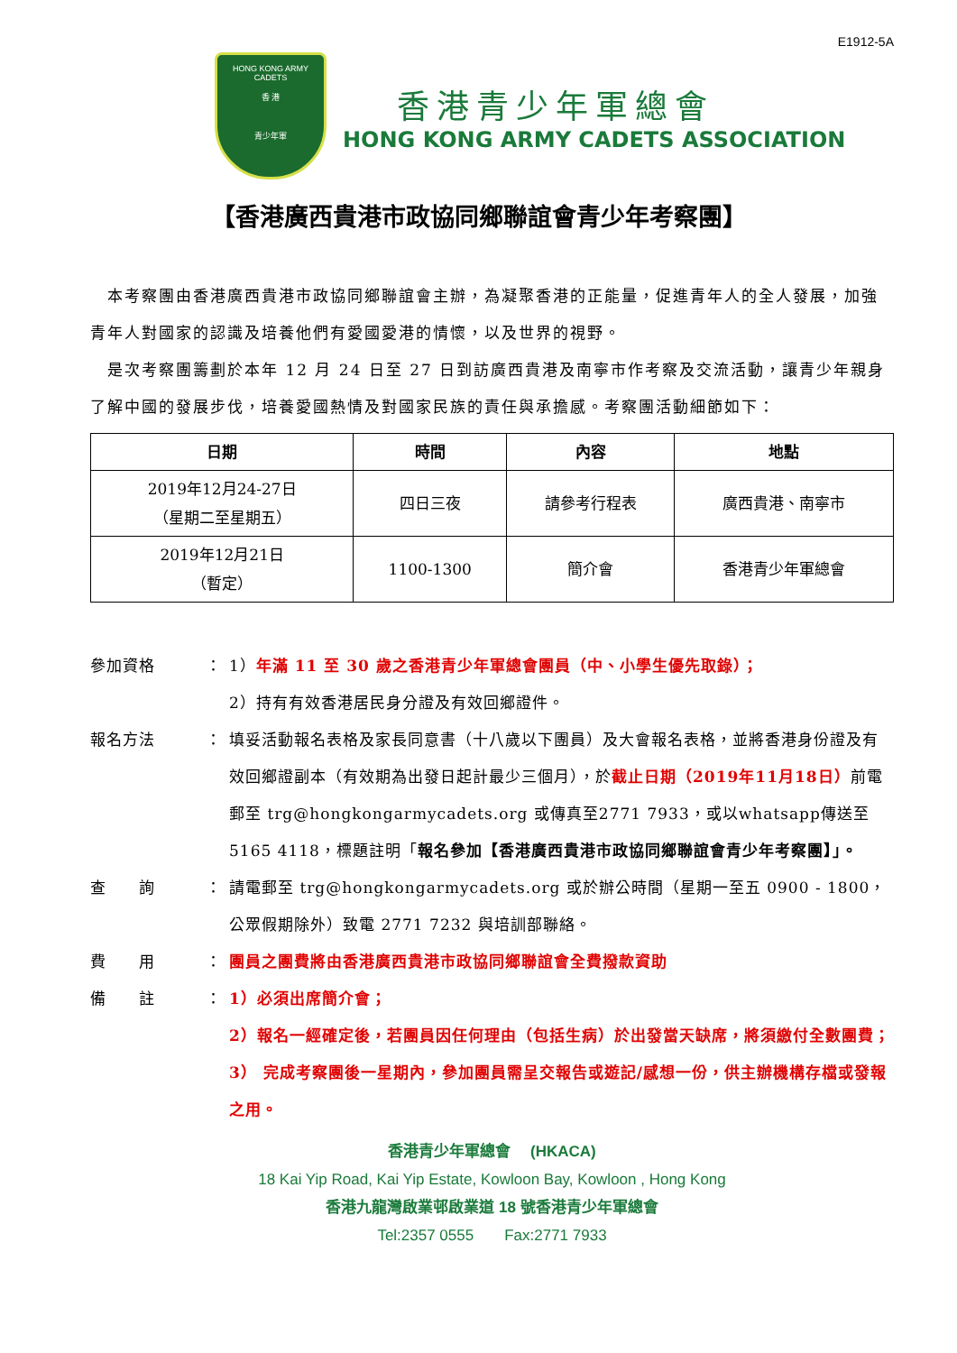E1912-5A
HONG KONG ARMY CADETS
香 港
青少年軍
香港青少年軍總會
HONG KONG ARMY CADETS ASSOCIATION
【香港廣西貴港市政協同鄉聯誼會青少年考察團】
　本考察團由香港廣西貴港市政協同鄉聯誼會主辦，為凝聚香港的正能量，促進青年人的全人發展，加強青年人對國家的認識及培養他們有愛國愛港的情懷，以及世界的視野。
　是次考察團籌劃於本年 12 月 24 日至 27 日到訪廣西貴港及南寧市作考察及交流活動，讓青少年親身了解中國的發展步伐，培養愛國熱情及對國家民族的責任與承擔感。考察團活動細節如下：
| 日期 | 時間 | 內容 | 地點 |
| --- | --- | --- | --- |
| 2019年12月24-27日 （星期二至星期五） | 四日三夜 | 請參考行程表 | 廣西貴港、南寧市 |
| 2019年12月21日 （暫定） | 1100-1300 | 簡介會 | 香港青少年軍總會 |
參加資格 ： 1）年滿 11 至 30 歲之香港青少年軍總會團員（中、小學生優先取錄）；
2）持有有效香港居民身分證及有效回鄉證件。
報名方法 ： 填妥活動報名表格及家長同意書（十八歲以下團員）及大會報名表格，並將香港身份證及有效回鄉證副本（有效期為出發日起計最少三個月），於截止日期（2019年11月18日）前電郵至 trg@hongkongarmycadets.org 或傳真至2771 7933，或以whatsapp傳送至5165 4118，標題註明「報名參加【香港廣西貴港市政協同鄉聯誼會青少年考察團】」。
查　　詢 ： 請電郵至 trg@hongkongarmycadets.org 或於辦公時間（星期一至五 0900 - 1800，公眾假期除外）致電 2771 7232 與培訓部聯絡。
費　　用 ： 團員之團費將由香港廣西貴港市政協同鄉聯誼會全費撥款資助
備　　註 ： 1）必須出席簡介會；
2）報名一經確定後，若團員因任何理由（包括生病）於出發當天缺席，將須繳付全數團費；
3） 完成考察團後一星期內，參加團員需呈交報告或遊記/感想一份，供主辦機構存檔或發報之用。
香港青少年軍總會　 (HKACA)
18 Kai Yip Road, Kai Yip Estate, Kowloon Bay, Kowloon , Hong Kong
香港九龍灣啟業邨啟業道 18 號香港青少年軍總會
Tel:2357 0555　　Fax:2771 7933